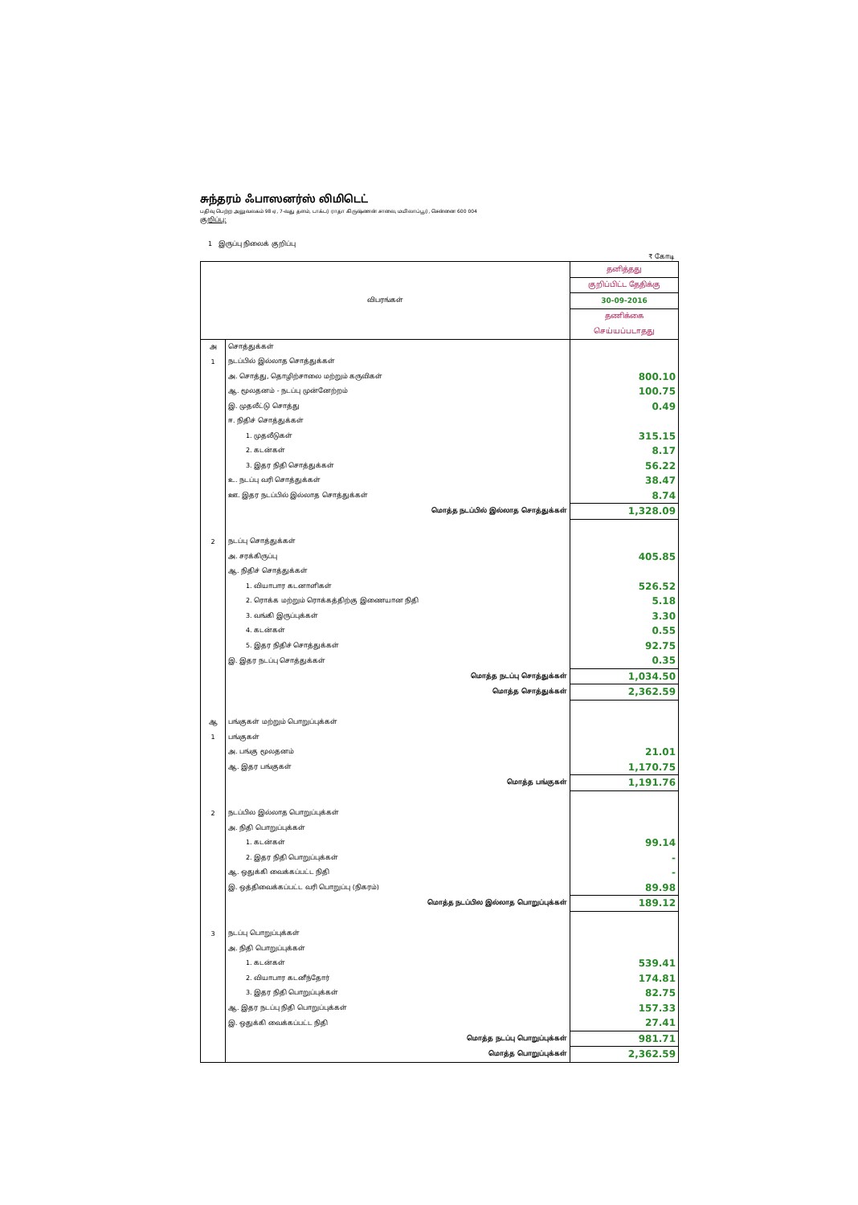சுந்தரம் ஃபாஸனர்ஸ் லிமிடெட்
பதிவு பெற்ற அலுவலகம் 98 ஏ, 7-வது தளம், டாக்டர் ராதா கிருஷ்ணன் சாலை, மயிலாப்பூர், சென்னை 600 004
குறிப்பு:
1 இருப்பு நிலைக் குறிப்பு
₹ கோடி
| விபரங்கள் | | தனித்தது |
| | | குறிப்பிட்ட தேதிக்கு |
| | | 30-09-2016 |
| | | தணிக்கை |
| | | செய்யப்படாதது |
| அ | சொத்துக்கள் | |
| 1 | நடப்பில் இல்லாத சொத்துக்கள் | |
| | அ. சொத்து, தொழிற்சாலை மற்றும் கருவிகள் | 800.10 |
| | ஆ. மூலதனம் - நடப்பு முன்னேற்றம் | 100.75 |
| | இ. முதலீட்டு சொத்து | 0.49 |
| | ஈ. நிதிச் சொத்துக்கள் | |
| | 1. முதலீடுகள் | 315.15 |
| | 2. கடன்கள் | 8.17 |
| | 3. இதர நிதி சொத்துக்கள் | 56.22 |
| | உ. நடப்பு வரி சொத்துக்கள் | 38.47 |
| | ஊ. இதர நடப்பில் இல்லாத சொத்துக்கள் | 8.74 |
| | மொத்த நடப்பில் இல்லாத சொத்துக்கள் | 1,328.09 |
| 2 | நடப்பு சொத்துக்கள் | |
| | அ. சரக்கிருப்பு | 405.85 |
| | ஆ. நிதிச் சொத்துக்கள் | |
| | 1. வியாபார கடனாளிகள் | 526.52 |
| | 2. ரொக்க மற்றும் ரொக்கத்திற்கு இணையான நிதி | 5.18 |
| | 3. வங்கி இருப்புக்கள் | 3.30 |
| | 4. கடன்கள் | 0.55 |
| | 5. இதர நிதிச் சொத்துக்கள் | 92.75 |
| | இ. இதர நடப்பு சொத்துக்கள் | 0.35 |
| | மொத்த நடப்பு சொத்துக்கள் | 1,034.50 |
| | மொத்த சொத்துக்கள் | 2,362.59 |
| ஆ | பங்குகள் மற்றும் பொறுப்புக்கள் | |
| 1 | பங்குகள் | |
| | அ. பங்கு மூலதனம் | 21.01 |
| | ஆ. இதர பங்குகள் | 1,170.75 |
| | மொத்த பங்குகள் | 1,191.76 |
| 2 | நடப்பில இல்லாத பொறுப்புக்கள் | |
| | அ. நிதி பொறுப்புக்கள் | |
| | 1. கடன்கள் | 99.14 |
| | 2. இதர நிதி பொறுப்புக்கள் | - |
| | ஆ. ஒதுக்கி வைக்கப்பட்ட நிதி | - |
| | இ. ஒத்திவைக்கப்பட்ட வரி பொறுப்பு (நிகரம்) | 89.98 |
| | மொத்த நடப்பில இல்லாத பொறுப்புக்கள் | 189.12 |
| 3 | நடப்பு பொறுப்புக்கள் | |
| | அ. நிதி பொறுப்புக்கள் | |
| | 1. கடன்கள் | 539.41 |
| | 2. வியாபார கடனீந்தோர் | 174.81 |
| | 3. இதர நிதி பொறுப்புக்கள் | 82.75 |
| | ஆ. இதர நடப்பு நிதி பொறுப்புக்கள் | 157.33 |
| | இ. ஒதுக்கி வைக்கப்பட்ட நிதி | 27.41 |
| | மொத்த நடப்பு பொறுப்புக்கள் | 981.71 |
| | மொத்த பொறுப்புக்கள் | 2,362.59 |